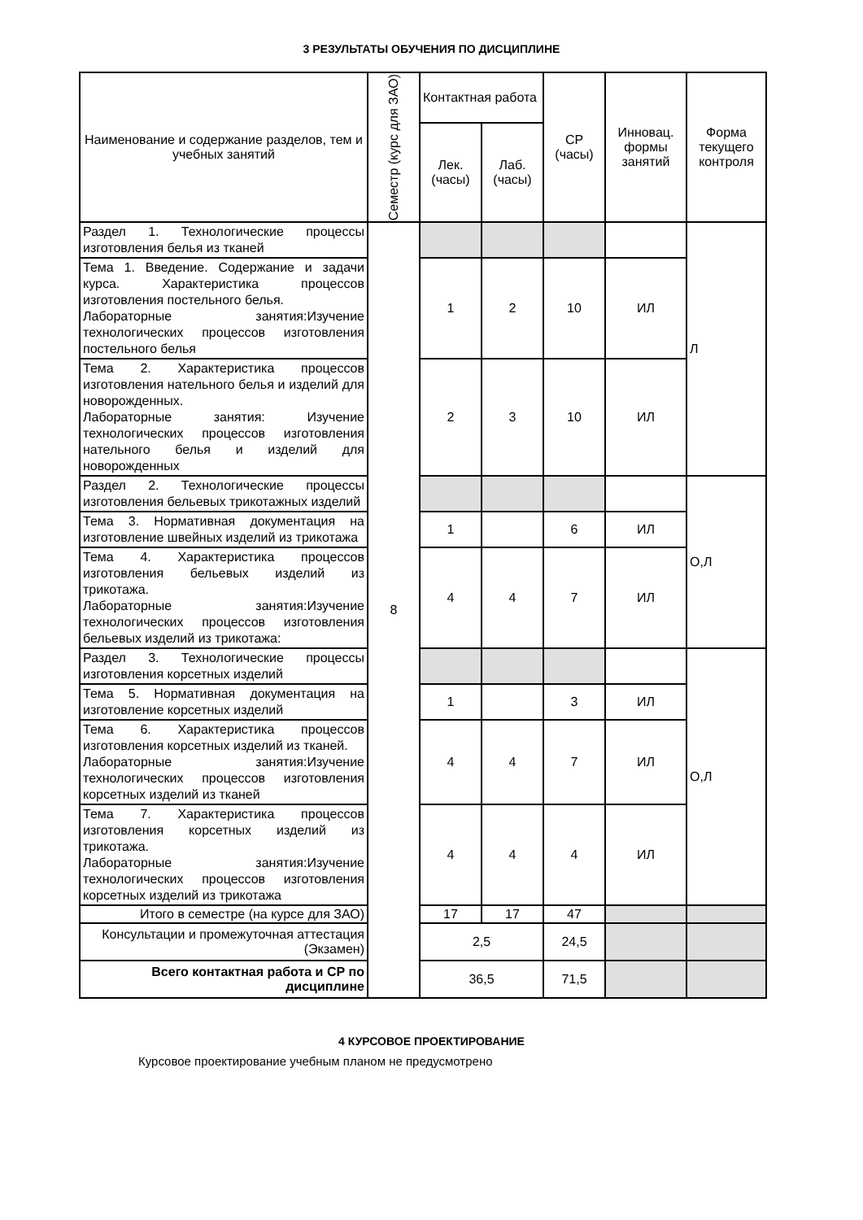3 РЕЗУЛЬТАТЫ ОБУЧЕНИЯ ПО ДИСЦИПЛИНЕ
| Наименование и содержание разделов, тем и учебных занятий | Семестр (курс для ЗАО) | Контактная работа | | СР (часы) | Инновац. формы занятий | Форма текущего контроля |
| --- | --- | --- | --- | --- | --- | --- |
| | | Лек. (часы) | Лаб. (часы) | | | |
| Раздел 1. Технологические процессы изготовления белья из тканей | 8 | | | | | Л |
| Тема 1. Введение. Содержание и задачи курса. Характеристика процессов изготовления постельного белья. Лабораторные занятия:Изучение технологических процессов изготовления постельного белья | | 1 | 2 | 10 | ИЛ | |
| Тема 2. Характеристика процессов изготовления нательного белья и изделий для новорожденных. Лабораторные занятия: Изучение технологических процессов изготовления нательного белья и изделий для новорожденных | | 2 | 3 | 10 | ИЛ | |
| Раздел 2. Технологические процессы изготовления бельевых трикотажных изделий | | | | | | О,Л |
| Тема 3. Нормативная документация на изготовление швейных изделий из трикотажа | | 1 | | 6 | ИЛ | |
| Тема 4. Характеристика процессов изготовления бельевых изделий из трикотажа. Лабораторные занятия:Изучение технологических процессов изготовления бельевых изделий из трикотажа: | | 4 | 4 | 7 | ИЛ | |
| Раздел 3. Технологические процессы изготовления корсетных изделий | | | | | | О,Л |
| Тема 5. Нормативная документация на изготовление корсетных изделий | | 1 | | 3 | ИЛ | |
| Тема 6. Характеристика процессов изготовления корсетных изделий из тканей. Лабораторные занятия:Изучение технологических процессов изготовления корсетных изделий из тканей | | 4 | 4 | 7 | ИЛ | |
| Тема 7. Характеристика процессов изготовления корсетных изделий из трикотажа. Лабораторные занятия:Изучение технологических процессов изготовления корсетных изделий из трикотажа | | 4 | 4 | 4 | ИЛ | |
| Итого в семестре (на курсе для ЗАО) | | 17 | 17 | 47 | | |
| Консультации и промежуточная аттестация (Экзамен) | | 2,5 | | 24,5 | | |
| Всего контактная работа и СР по дисциплине | | 36,5 | | 71,5 | | |
4 КУРСОВОЕ ПРОЕКТИРОВАНИЕ
Курсовое проектирование учебным планом не предусмотрено